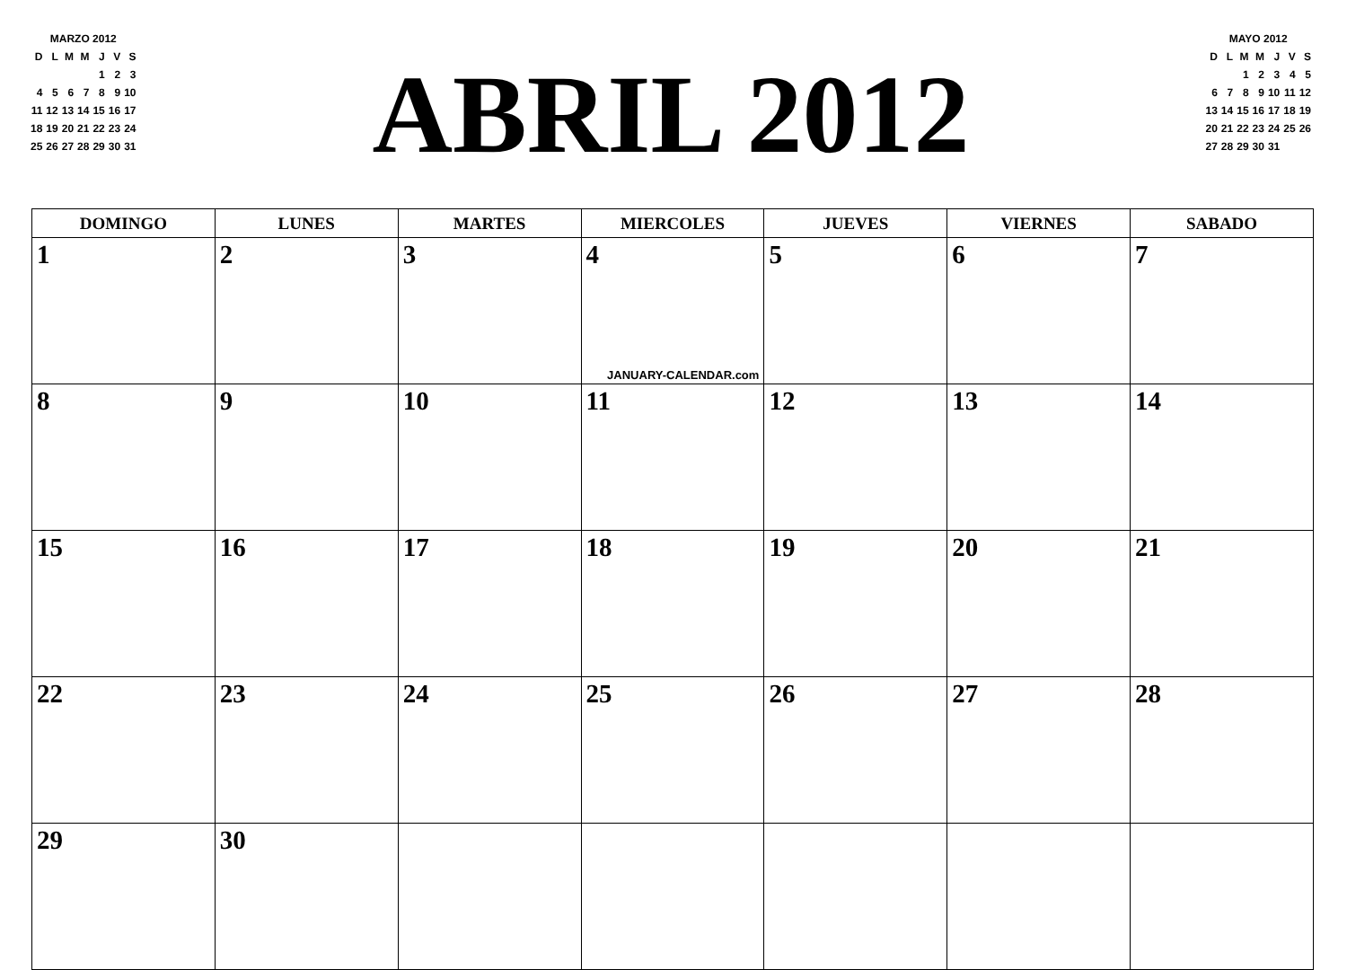MARZO 2012
| D | L | M | M | J | V | S |
| | | | | 1 | 2 | 3 |
| 4 | 5 | 6 | 7 | 8 | 9 | 10 |
| 11 | 12 | 13 | 14 | 15 | 16 | 17 |
| 18 | 19 | 20 | 21 | 22 | 23 | 24 |
| 25 | 26 | 27 | 28 | 29 | 30 | 31 |
ABRIL 2012
MAYO 2012
| D | L | M | M | J | V | S |
| | | 1 | 2 | 3 | 4 | 5 |
| 6 | 7 | 8 | 9 | 10 | 11 | 12 |
| 13 | 14 | 15 | 16 | 17 | 18 | 19 |
| 20 | 21 | 22 | 23 | 24 | 25 | 26 |
| 27 | 28 | 29 | 30 | 31 | | |
| DOMINGO | LUNES | MARTES | MIERCOLES | JUEVES | VIERNES | SABADO |
| --- | --- | --- | --- | --- | --- | --- |
| 1 | 2 | 3 | 4 JANUARY-CALENDAR.com | 5 | 6 | 7 |
| 8 | 9 | 10 | 11 | 12 | 13 | 14 |
| 15 | 16 | 17 | 18 | 19 | 20 | 21 |
| 22 | 23 | 24 | 25 | 26 | 27 | 28 |
| 29 | 30 | | | | | |